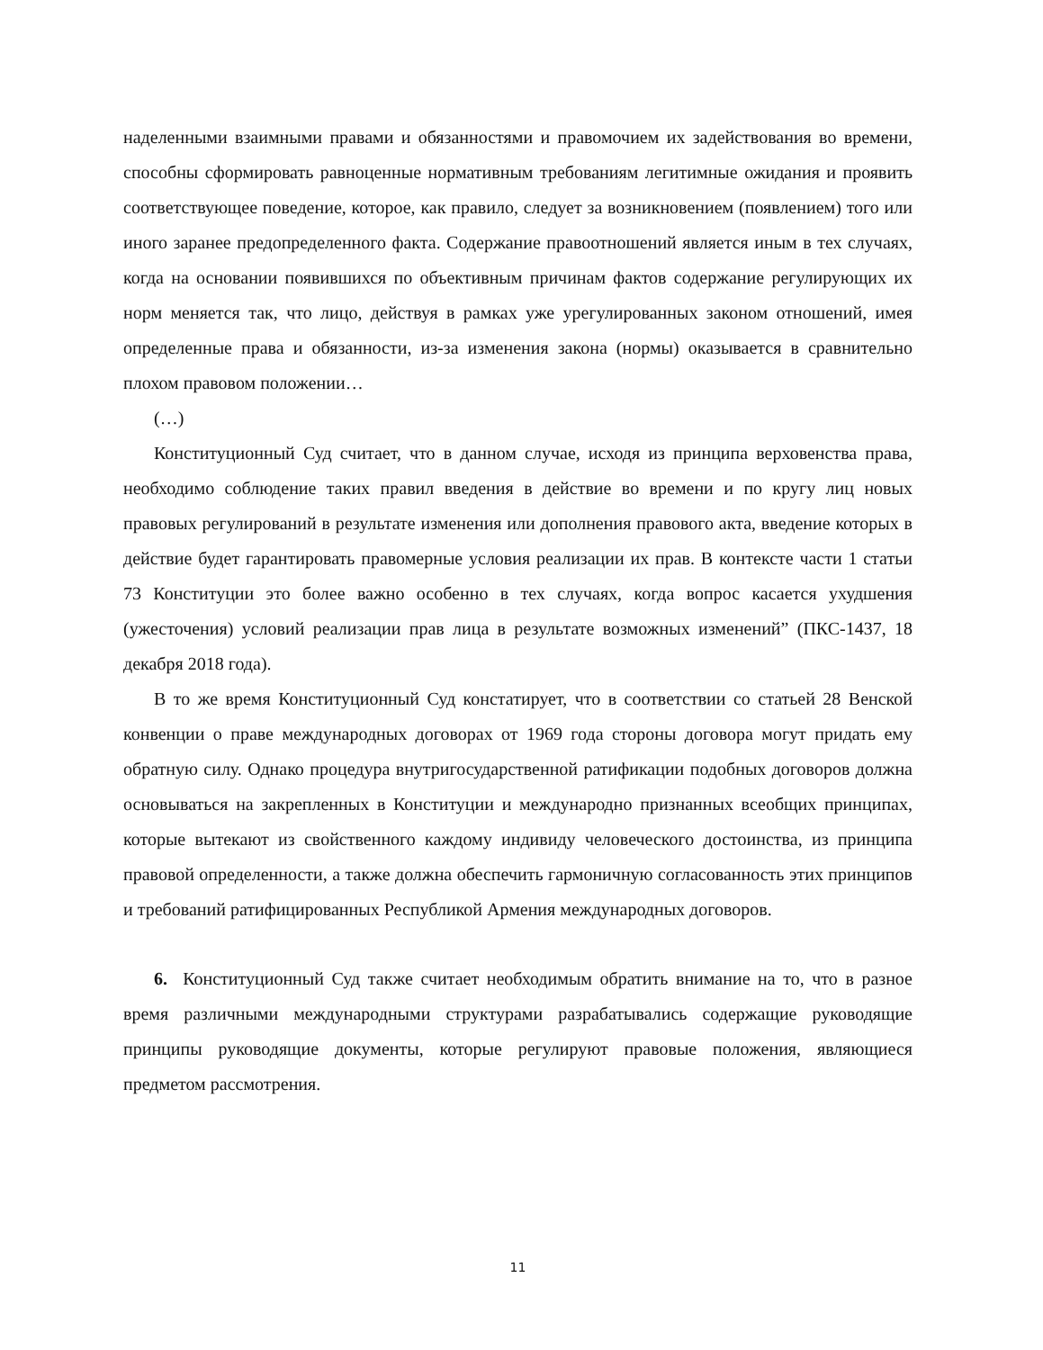наделенными взаимными правами и обязанностями и правомочием их задействования во времени, способны сформировать равноценные нормативным требованиям легитимные ожидания и проявить соответствующее поведение, которое, как правило, следует за возникновением (появлением) того или иного заранее предопределенного факта. Содержание правоотношений является иным в тех случаях, когда на основании появившихся по объективным причинам фактов содержание регулирующих их норм меняется так, что лицо, действуя в рамках уже урегулированных законом отношений, имея определенные права и обязанности, из-за изменения закона (нормы) оказывается в сравнительно плохом правовом положении…
(…)
Конституционный Суд считает, что в данном случае, исходя из принципа верховенства права, необходимо соблюдение таких правил введения в действие во времени и по кругу лиц новых правовых регулирований в результате изменения или дополнения правового акта, введение которых в действие будет гарантировать правомерные условия реализации их прав. В контексте части 1 статьи 73 Конституции это более важно особенно в тех случаях, когда вопрос касается ухудшения (ужесточения) условий реализации прав лица в результате возможных изменений” (ПКС-1437, 18 декабря 2018 года).
В то же время Конституционный Суд констатирует, что в соответствии со статьей 28 Венской конвенции о праве международных договорах от 1969 года стороны договора могут придать ему обратную силу. Однако процедура внутригосударственной ратификации подобных договоров должна основываться на закрепленных в Конституции и международно признанных всеобщих принципах, которые вытекают из свойственного каждому индивиду человеческого достоинства, из принципа правовой определенности, а также должна обеспечить гармоничную согласованность этих принципов и требований ратифицированных Республикой Армения международных договоров.
6. Конституционный Суд также считает необходимым обратить внимание на то, что в разное время различными международными структурами разрабатывались содержащие руководящие принципы руководящие документы, которые регулируют правовые положения, являющиеся предметом рассмотрения.
11